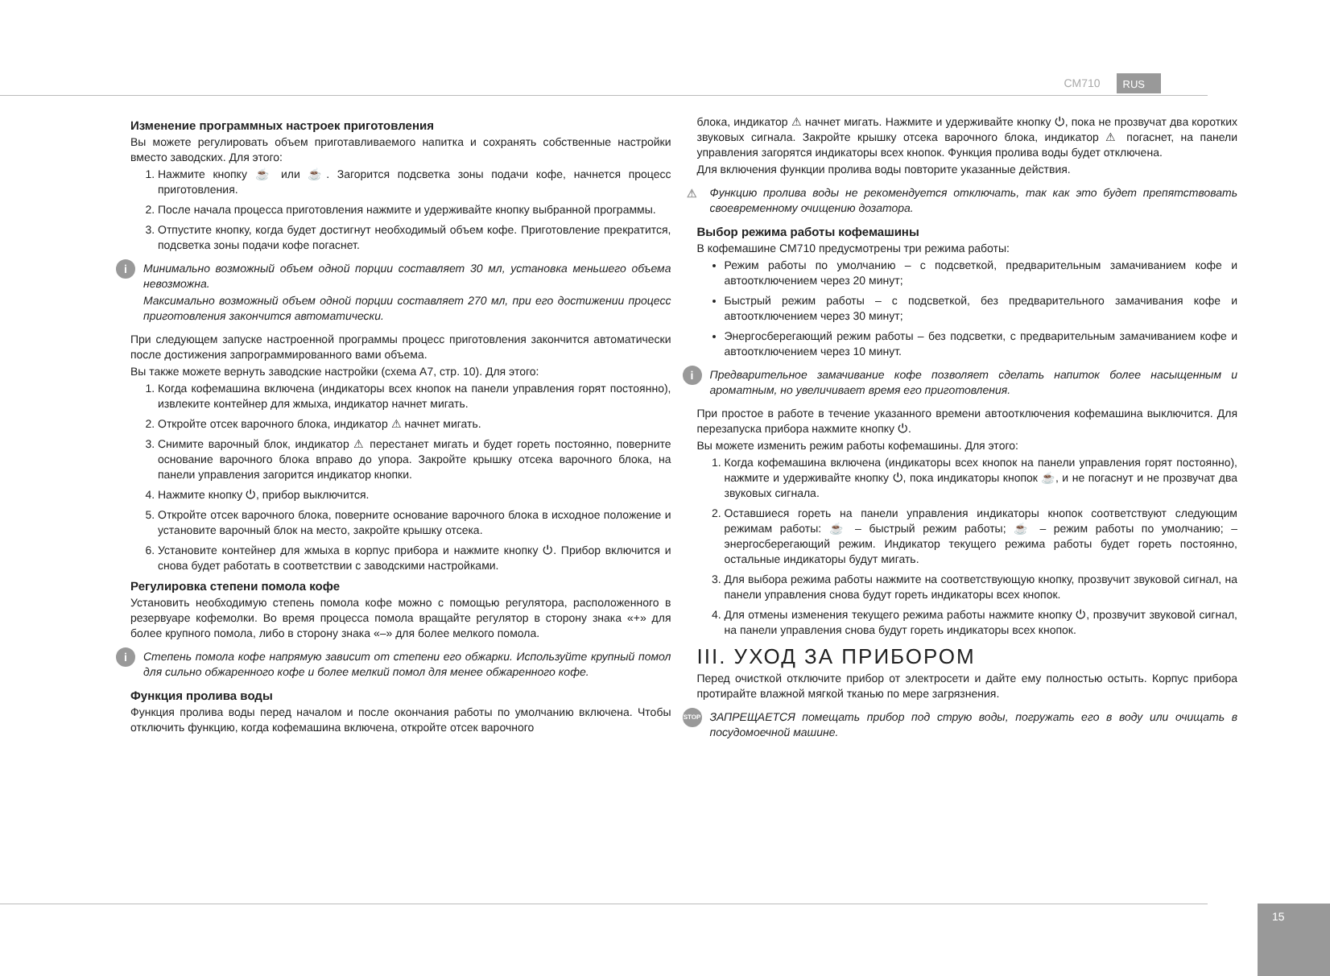CM710 RUS
Изменение программных настроек приготовления
Вы можете регулировать объем приготавливаемого напитка и сохранять собственные настройки вместо заводских. Для этого:
1. Нажмите кнопку ☕ или ☕. Загорится подсветка зоны подачи кофе, начнется процесс приготовления.
2. После начала процесса приготовления нажмите и удерживайте кнопку выбранной программы.
3. Отпустите кнопку, когда будет достигнут необходимый объем кофе. Приготовление прекратится, подсветка зоны подачи кофе погаснет.
i
Минимально возможный объем одной порции составляет 30 мл, установка меньшего объема невозможна.
Максимально возможный объем одной порции составляет 270 мл, при его достижении процесс приготовления закончится автоматически.
При следующем запуске настроенной программы процесс приготовления закончится автоматически после достижения запрограммированного вами объема.
Вы также можете вернуть заводские настройки (схема A7, стр. 10). Для этого:
1. Когда кофемашина включена (индикаторы всех кнопок на панели управления горят постоянно), извлеките контейнер для жмыха, индикатор начнет мигать.
2. Откройте отсек варочного блока, индикатор ⚠ начнет мигать.
3. Снимите варочный блок, индикатор ⚠ перестанет мигать и будет гореть постоянно, поверните основание варочного блока вправо до упора. Закройте крышку отсека варочного блока, на панели управления загорится индикатор кнопки.
4. Нажмите кнопку ⏻, прибор выключится.
5. Откройте отсек варочного блока, поверните основание варочного блока в исходное положение и установите варочный блок на место, закройте крышку отсека.
6. Установите контейнер для жмыха в корпус прибора и нажмите кнопку ⏻. Прибор включится и снова будет работать в соответствии с заводскими настройками.
Регулировка степени помола кофе
Установить необходимую степень помола кофе можно с помощью регулятора, расположенного в резервуаре кофемолки. Во время процесса помола вращайте регулятор в сторону знака «+» для более крупного помола, либо в сторону знака «–» для более мелкого помола.
i
Степень помола кофе напрямую зависит от степени его обжарки. Используйте крупный помол для сильно обжаренного кофе и более мелкий помол для менее обжаренного кофе.
Функция пролива воды
Функция пролива воды перед началом и после окончания работы по умолчанию включена. Чтобы отключить функцию, когда кофемашина включена, откройте отсек варочного
блока, индикатор ⚠ начнет мигать. Нажмите и удерживайте кнопку ⏻, пока не прозвучат два коротких звуковых сигнала. Закройте крышку отсека варочного блока, индикатор ⚠ погаснет, на панели управления загорятся индикаторы всех кнопок. Функция пролива воды будет отключена.
Для включения функции пролива воды повторите указанные действия.
⚠
Функцию пролива воды не рекомендуется отключать, так как это будет препятствовать своевременному очищению дозатора.
Выбор режима работы кофемашины
В кофемашине CM710 предусмотрены три режима работы:
Режим работы по умолчанию – с подсветкой, предварительным замачиванием кофе и автоотключением через 20 минут;
Быстрый режим работы – с подсветкой, без предварительного замачивания кофе и автоотключением через 30 минут;
Энергосберегающий режим работы – без подсветки, с предварительным замачиванием кофе и автоотключением через 10 минут.
i
Предварительное замачивание кофе позволяет сделать напиток более насыщенным и ароматным, но увеличивает время его приготовления.
При простое в работе в течение указанного времени автоотключения кофемашина выключится. Для перезапуска прибора нажмите кнопку ⏻.
Вы можете изменить режим работы кофемашины. Для этого:
1. Когда кофемашина включена (индикаторы всех кнопок на панели управления горят постоянно), нажмите и удерживайте кнопку ⏻, пока индикаторы кнопок ☕, и не погаснут и не прозвучат два звуковых сигнала.
2. Оставшиеся гореть на панели управления индикаторы кнопок соответствуют следующим режимам работы: ☕ – быстрый режим работы; ☕ – режим работы по умолчанию; – энергосберегающий режим. Индикатор текущего режима работы будет гореть постоянно, остальные индикаторы будут мигать.
3. Для выбора режима работы нажмите на соответствующую кнопку, прозвучит звуковой сигнал, на панели управления снова будут гореть индикаторы всех кнопок.
4. Для отмены изменения текущего режима работы нажмите кнопку ⏻, прозвучит звуковой сигнал, на панели управления снова будут гореть индикаторы всех кнопок.
III. УХОД ЗА ПРИБОРОМ
Перед очисткой отключите прибор от электросети и дайте ему полностью остыть. Корпус прибора протирайте влажной мягкой тканью по мере загрязнения.
STOP
ЗАПРЕЩАЕТСЯ помещать прибор под струю воды, погружать его в воду или очищать в посудомоечной машине.
15